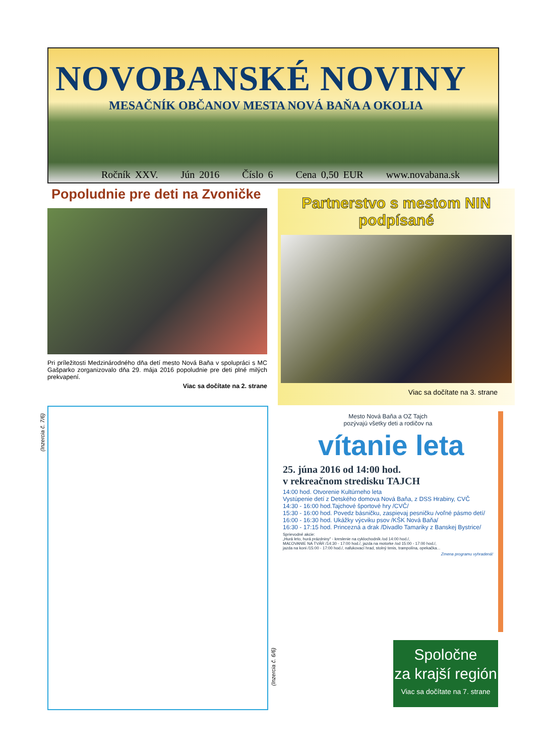NOVOBANSKÉ NOVINY
MESAČNÍK OBČANOV MESTA NOVÁ BAŇA A OKOLIA
Ročník XXV. Jún 2016 Číslo 6 Cena 0,50 EUR www.novabana.sk
Popoludnie pre deti na Zvoničke
Pri príležitosti Medzinárodného dňa detí mesto Nová Baňa v spolupráci s MC Gašparko zorganizovalo dňa 29. mája 2016 popoludnie pre deti plné milých prekvapení.
Viac sa dočítate na 2. strane
Partnerstvo s mestom NIN
podpísané
Viac sa dočítate na 3. strane
(Inzercia č. 7/6)
(Inzercia č. 6/6)
Mesto Nová Baňa a OZ Tajch
pozývajú všetky deti a rodičov na
vítanie leta
25. júna 2016 od 14:00 hod.
v rekreačnom stredisku TAJCH
14:00 hod. Otvorenie Kultúrneho leta
Vystúpenie detí z Detského domova Nová Baňa, z DSS Hrabiny, CVČ
14:30 - 16:00 hod.Tajchové športové hry /CVČ/
15:30 - 16:00 hod. Povedz básničku, zaspievaj pesničku /voľné pásmo detí/
16:00 - 16:30 hod. Ukážky výcviku psov /KŠK Nová Baňa/
16:30 - 17:15 hod. Princezná a drak /Divadlo Tamariky z Banskej Bystrice/
Sprievodné akcie:
„Hurá leto, hurá prázdniny" - kreslenie na cyklochodník /od 14:00 hod./,
MAĽOVANIE NA TVÁR /14:30 - 17:00 hod./, jazda na motorke /od 15:00 - 17:00 hod./,
jazda na koni /15:00 - 17:00 hod./, nafukovací hrad, stolný tenis, trampolína, opekačka...
Zmena programu vyhradená!
Spoločne
za krajší región
Viac sa dočítate na 7. strane